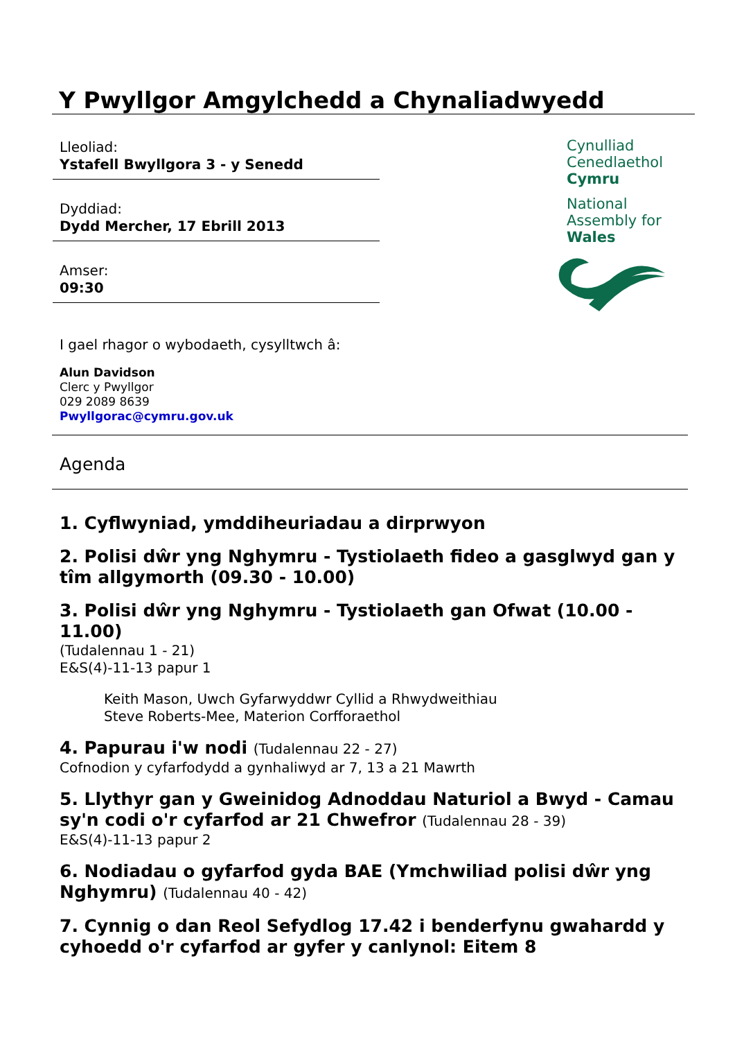Y Pwyllgor Amgylchedd a Chynaliadwyedd
Lleoliad:
Ystafell Bwyllgora 3 - y Senedd
Dyddiad:
Dydd Mercher, 17 Ebrill 2013
Amser:
09:30
Cynulliad
Cenedlaethol
Cymru
National
Assembly for
Wales
I gael rhagor o wybodaeth, cysylltwch â:
Alun Davidson
Clerc y Pwyllgor
029 2089 8639
Pwyllgorac@cymru.gov.uk
Agenda
1. Cyflwyniad, ymddiheuriadau a dirprwyon
2. Polisi dŵr yng Nghymru - Tystiolaeth fideo a gasglwyd gan y tîm allgymorth (09.30 - 10.00)
3. Polisi dŵr yng Nghymru - Tystiolaeth gan Ofwat (10.00 - 11.00)
(Tudalennau 1 - 21)
E&S(4)-11-13 papur 1
Keith Mason, Uwch Gyfarwyddwr Cyllid a Rhwydweithiau
Steve Roberts-Mee, Materion Corfforaethol
4. Papurau i'w nodi (Tudalennau 22 - 27)
Cofnodion y cyfarfodydd a gynhaliwyd ar 7, 13 a 21 Mawrth
5. Llythyr gan y Gweinidog Adnoddau Naturiol a Bwyd - Camau sy'n codi o'r cyfarfod ar 21 Chwefror (Tudalennau 28 - 39)
E&S(4)-11-13 papur 2
6. Nodiadau o gyfarfod gyda BAE (Ymchwiliad polisi dŵr yng Nghymru) (Tudalennau 40 - 42)
7. Cynnig o dan Reol Sefydlog 17.42 i benderfynu gwahardd y cyhoedd o'r cyfarfod ar gyfer y canlynol: Eitem 8